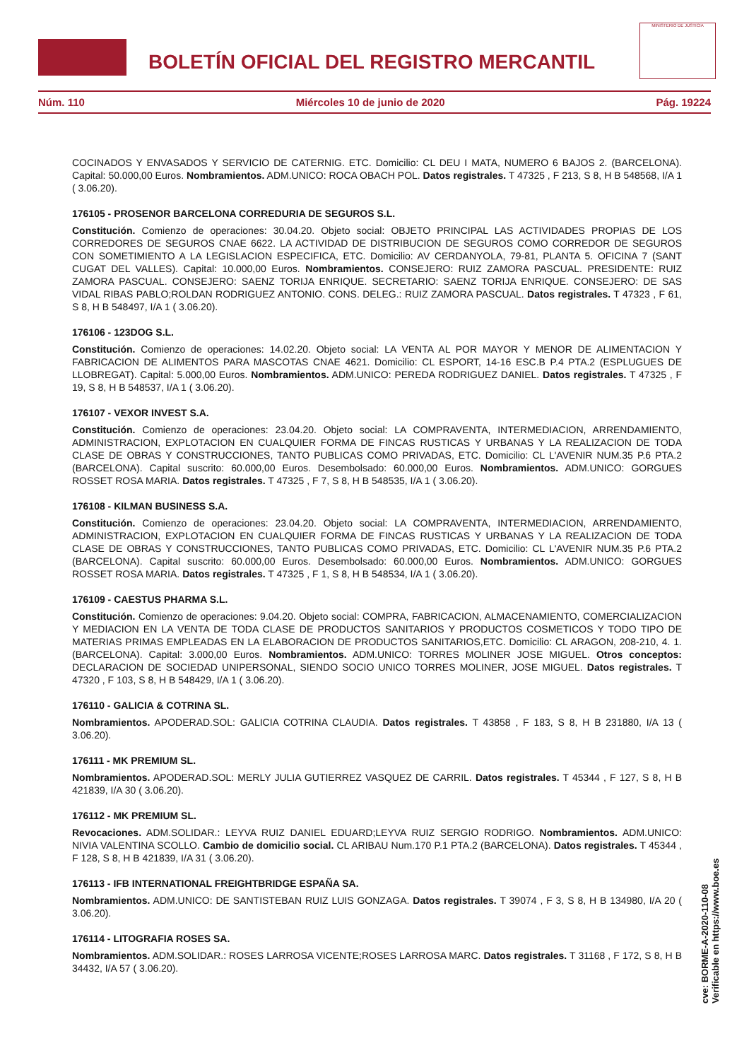BOLETÍN OFICIAL DEL REGISTRO MERCANTIL
MINISTERIO DE JUSTICIA
Núm. 110 Miércoles 10 de junio de 2020 Pág. 19224
COCINADOS Y ENVASADOS Y SERVICIO DE CATERNIG. ETC. Domicilio: CL DEU I MATA, NUMERO 6 BAJOS 2. (BARCELONA). Capital: 50.000,00 Euros. Nombramientos. ADM.UNICO: ROCA OBACH POL. Datos registrales. T 47325 , F 213, S 8, H B 548568, I/A 1 ( 3.06.20).
176105 - PROSENOR BARCELONA CORREDURIA DE SEGUROS S.L.
Constitución. Comienzo de operaciones: 30.04.20. Objeto social: OBJETO PRINCIPAL LAS ACTIVIDADES PROPIAS DE LOS CORREDORES DE SEGUROS CNAE 6622. LA ACTIVIDAD DE DISTRIBUCION DE SEGUROS COMO CORREDOR DE SEGUROS CON SOMETIMIENTO A LA LEGISLACION ESPECIFICA, ETC. Domicilio: AV CERDANYOLA, 79-81, PLANTA 5. OFICINA 7 (SANT CUGAT DEL VALLES). Capital: 10.000,00 Euros. Nombramientos. CONSEJERO: RUIZ ZAMORA PASCUAL. PRESIDENTE: RUIZ ZAMORA PASCUAL. CONSEJERO: SAENZ TORIJA ENRIQUE. SECRETARIO: SAENZ TORIJA ENRIQUE. CONSEJERO: DE SAS VIDAL RIBAS PABLO;ROLDAN RODRIGUEZ ANTONIO. CONS. DELEG.: RUIZ ZAMORA PASCUAL. Datos registrales. T 47323 , F 61, S 8, H B 548497, I/A 1 ( 3.06.20).
176106 - 123DOG S.L.
Constitución. Comienzo de operaciones: 14.02.20. Objeto social: LA VENTA AL POR MAYOR Y MENOR DE ALIMENTACION Y FABRICACION DE ALIMENTOS PARA MASCOTAS CNAE 4621. Domicilio: CL ESPORT, 14-16 ESC.B P.4 PTA.2 (ESPLUGUES DE LLOBREGAT). Capital: 5.000,00 Euros. Nombramientos. ADM.UNICO: PEREDA RODRIGUEZ DANIEL. Datos registrales. T 47325 , F 19, S 8, H B 548537, I/A 1 ( 3.06.20).
176107 - VEXOR INVEST S.A.
Constitución. Comienzo de operaciones: 23.04.20. Objeto social: LA COMPRAVENTA, INTERMEDIACION, ARRENDAMIENTO, ADMINISTRACION, EXPLOTACION EN CUALQUIER FORMA DE FINCAS RUSTICAS Y URBANAS Y LA REALIZACION DE TODA CLASE DE OBRAS Y CONSTRUCCIONES, TANTO PUBLICAS COMO PRIVADAS, ETC. Domicilio: CL L'AVENIR NUM.35 P.6 PTA.2 (BARCELONA). Capital suscrito: 60.000,00 Euros. Desembolsado: 60.000,00 Euros. Nombramientos. ADM.UNICO: GORGUES ROSSET ROSA MARIA. Datos registrales. T 47325 , F 7, S 8, H B 548535, I/A 1 ( 3.06.20).
176108 - KILMAN BUSINESS S.A.
Constitución. Comienzo de operaciones: 23.04.20. Objeto social: LA COMPRAVENTA, INTERMEDIACION, ARRENDAMIENTO, ADMINISTRACION, EXPLOTACION EN CUALQUIER FORMA DE FINCAS RUSTICAS Y URBANAS Y LA REALIZACION DE TODA CLASE DE OBRAS Y CONSTRUCCIONES, TANTO PUBLICAS COMO PRIVADAS, ETC. Domicilio: CL L'AVENIR NUM.35 P.6 PTA.2 (BARCELONA). Capital suscrito: 60.000,00 Euros. Desembolsado: 60.000,00 Euros. Nombramientos. ADM.UNICO: GORGUES ROSSET ROSA MARIA. Datos registrales. T 47325 , F 1, S 8, H B 548534, I/A 1 ( 3.06.20).
176109 - CAESTUS PHARMA S.L.
Constitución. Comienzo de operaciones: 9.04.20. Objeto social: COMPRA, FABRICACION, ALMACENAMIENTO, COMERCIALIZACION Y MEDIACION EN LA VENTA DE TODA CLASE DE PRODUCTOS SANITARIOS Y PRODUCTOS COSMETICOS Y TODO TIPO DE MATERIAS PRIMAS EMPLEADAS EN LA ELABORACION DE PRODUCTOS SANITARIOS,ETC. Domicilio: CL ARAGON, 208-210, 4. 1. (BARCELONA). Capital: 3.000,00 Euros. Nombramientos. ADM.UNICO: TORRES MOLINER JOSE MIGUEL. Otros conceptos: DECLARACION DE SOCIEDAD UNIPERSONAL, SIENDO SOCIO UNICO TORRES MOLINER, JOSE MIGUEL. Datos registrales. T 47320 , F 103, S 8, H B 548429, I/A 1 ( 3.06.20).
176110 - GALICIA & COTRINA SL.
Nombramientos. APODERAD.SOL: GALICIA COTRINA CLAUDIA. Datos registrales. T 43858 , F 183, S 8, H B 231880, I/A 13 ( 3.06.20).
176111 - MK PREMIUM SL.
Nombramientos. APODERAD.SOL: MERLY JULIA GUTIERREZ VASQUEZ DE CARRIL. Datos registrales. T 45344 , F 127, S 8, H B 421839, I/A 30 ( 3.06.20).
176112 - MK PREMIUM SL.
Revocaciones. ADM.SOLIDAR.: LEYVA RUIZ DANIEL EDUARD;LEYVA RUIZ SERGIO RODRIGO. Nombramientos. ADM.UNICO: NIVIA VALENTINA SCOLLO. Cambio de domicilio social. CL ARIBAU Num.170 P.1 PTA.2 (BARCELONA). Datos registrales. T 45344 , F 128, S 8, H B 421839, I/A 31 ( 3.06.20).
176113 - IFB INTERNATIONAL FREIGHTBRIDGE ESPAÑA SA.
Nombramientos. ADM.UNICO: DE SANTISTEBAN RUIZ LUIS GONZAGA. Datos registrales. T 39074 , F 3, S 8, H B 134980, I/A 20 ( 3.06.20).
176114 - LITOGRAFIA ROSES SA.
Nombramientos. ADM.SOLIDAR.: ROSES LARROSA VICENTE;ROSES LARROSA MARC. Datos registrales. T 31168 , F 172, S 8, H B 34432, I/A 57 ( 3.06.20).
cve: BORME-A-2020-110-08
Verificable en https://www.boe.es